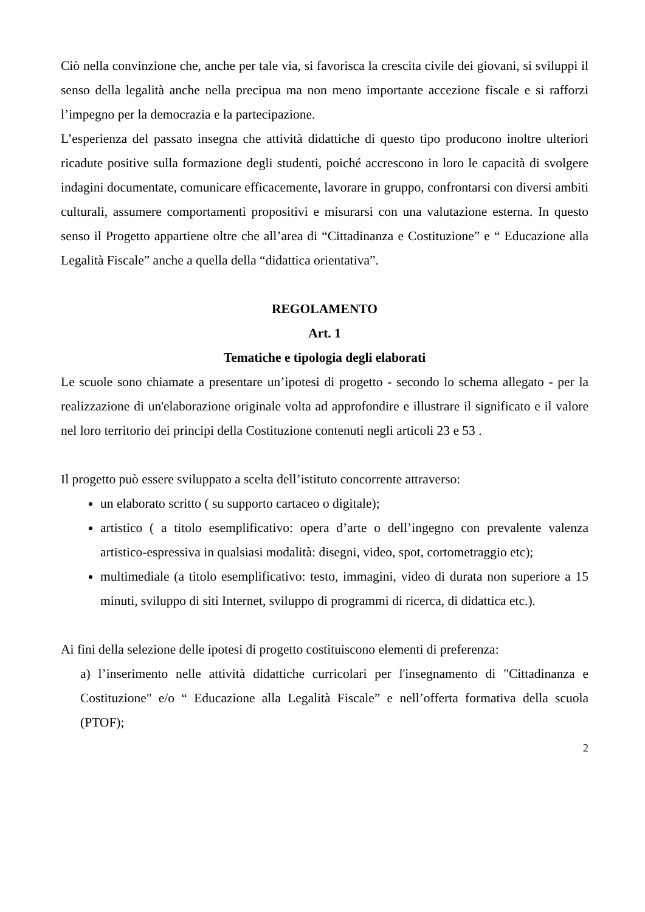Ciò nella convinzione che, anche per tale via, si favorisca la crescita civile dei giovani, si sviluppi il senso della legalità anche nella precipua ma non meno importante accezione fiscale e si rafforzi l’impegno per la democrazia e la partecipazione.
L’esperienza del passato insegna che attività didattiche di questo tipo producono inoltre ulteriori ricadute positive sulla formazione degli studenti, poiché accrescono in loro le capacità di svolgere indagini documentate, comunicare efficacemente, lavorare in gruppo, confrontarsi con diversi ambiti culturali, assumere comportamenti propositivi e misurarsi con una valutazione esterna. In questo senso il Progetto appartiene oltre che all’area di “Cittadinanza e Costituzione” e “ Educazione alla Legalità Fiscale” anche a quella della “didattica orientativa”.
REGOLAMENTO
Art. 1
Tematiche e tipologia degli elaborati
Le scuole sono chiamate a presentare un’ipotesi di progetto - secondo lo schema allegato - per la realizzazione di un'elaborazione originale volta ad approfondire e illustrare il significato e il valore nel loro territorio dei principi della Costituzione contenuti negli articoli 23 e 53 .
Il progetto può essere sviluppato a scelta dell’istituto concorrente attraverso:
un elaborato scritto ( su supporto cartaceo o digitale);
artistico ( a titolo esemplificativo: opera d’arte o dell’ingegno con prevalente valenza artistico-espressiva in qualsiasi modalità: disegni, video, spot, cortometraggio etc);
multimediale (a titolo esemplificativo: testo, immagini, video di durata non superiore a 15 minuti, sviluppo di siti Internet, sviluppo di programmi di ricerca, di didattica etc.).
Ai fini della selezione delle ipotesi di progetto costituiscono elementi di preferenza:
a) l’inserimento nelle attività didattiche curricolari per l'insegnamento di "Cittadinanza e Costituzione" e/o “ Educazione alla Legalità Fiscale” e nell’offerta formativa della scuola (PTOF);
2